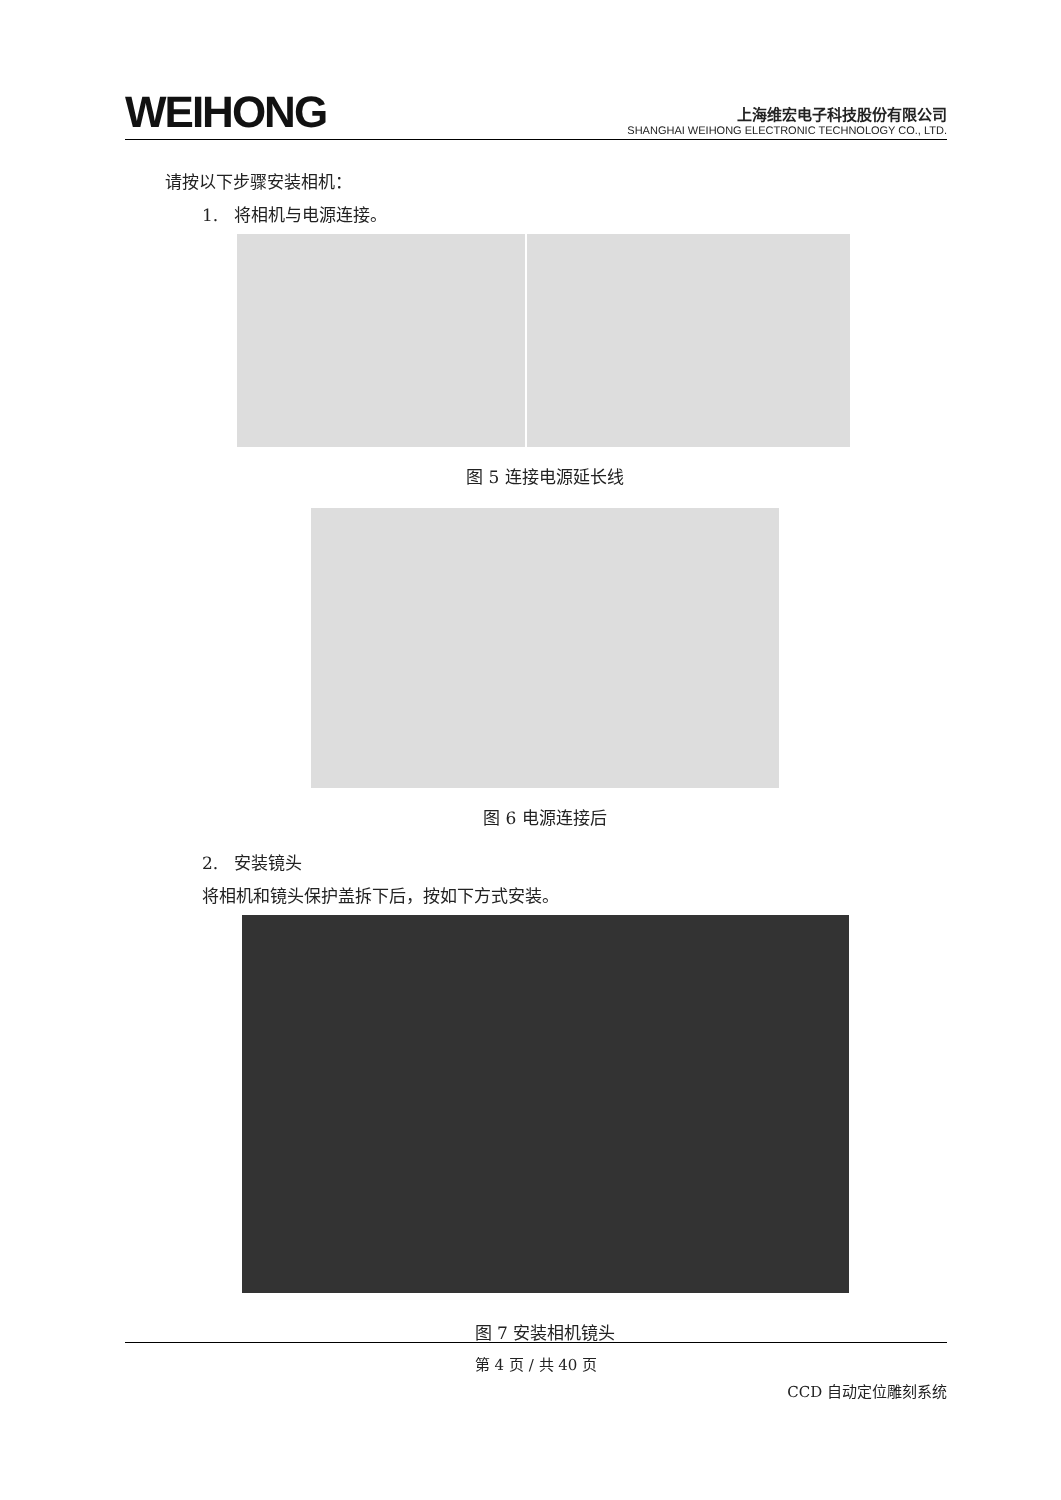WEIHONG
上海维宏电子科技股份有限公司
SHANGHAI WEIHONG ELECTRONIC TECHNOLOGY CO., LTD.
请按以下步骤安装相机：
1. 将相机与电源连接。
图 5 连接电源延长线
图 6 电源连接后
2. 安装镜头
将相机和镜头保护盖拆下后，按如下方式安装。
图 7 安装相机镜头
第 4 页 / 共 40 页
CCD 自动定位雕刻系统